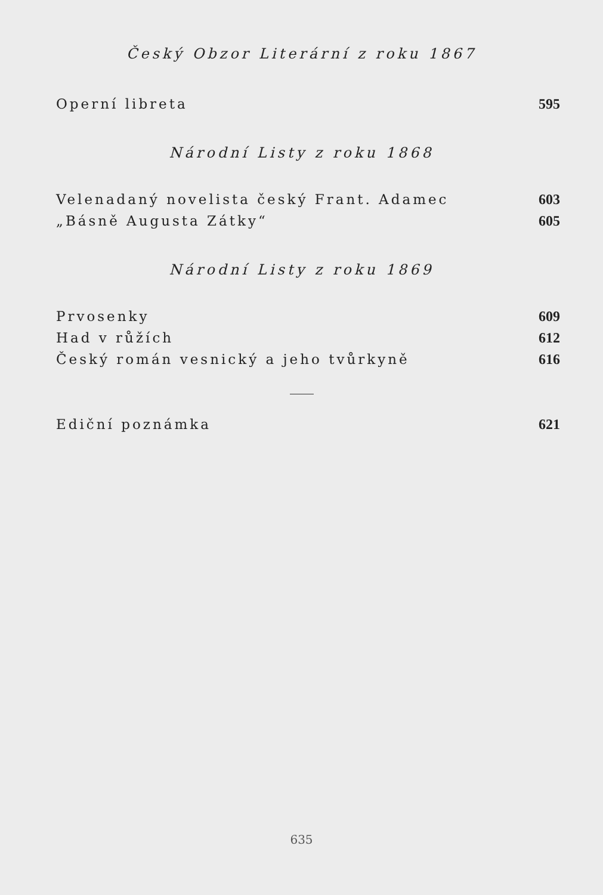Český Obzor Literární z roku 1867
Operní libreta 595
Národní Listy z roku 1868
Velenadaný novelista český Frant. Adamec 603
„Básně Augusta Zátky“605
Národní Listy z roku 1869
Prvosenky 609
Had v růžích 612
Český román vesnický a jeho tvůrkyně 616
Ediční poznámka 621
635